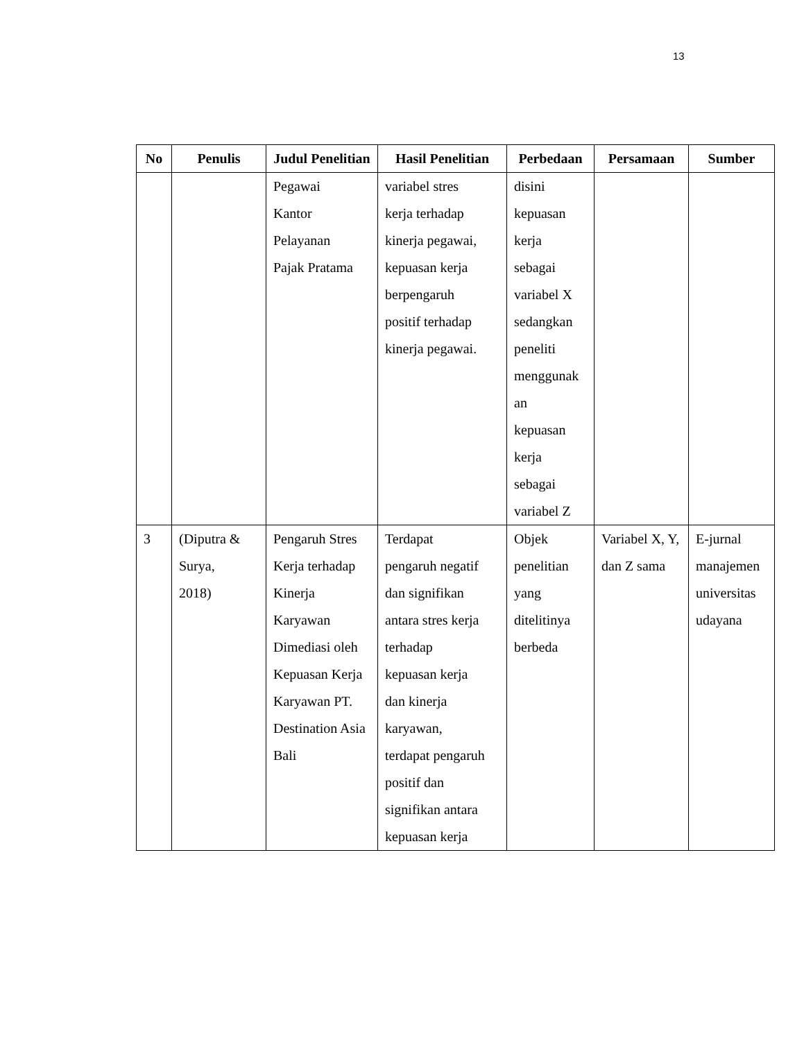13
| No | Penulis | Judul Penelitian | Hasil Penelitian | Perbedaan | Persamaan | Sumber |
| --- | --- | --- | --- | --- | --- | --- |
| | | Pegawai Kantor Pelayanan Pajak Pratama | variabel stres kerja terhadap kinerja pegawai, kepuasan kerja berpengaruh positif terhadap kinerja pegawai. | disini kepuasan kerja sebagai variabel X sedangkan peneliti menggunak an kepuasan kerja sebagai variabel Z | | |
| 3 | (Diputra & Surya, 2018) | Pengaruh Stres Kerja terhadap Kinerja Karyawan Dimediasi oleh Kepuasan Kerja Karyawan PT. Destination Asia Bali | Terdapat pengaruh negatif dan signifikan antara stres kerja terhadap kepuasan kerja dan kinerja karyawan, terdapat pengaruh positif dan signifikan antara kepuasan kerja | Objek penelitian yang ditelitinya berbeda | Variabel X, Y, dan Z sama | E-jurnal manajemen universitas udayana |